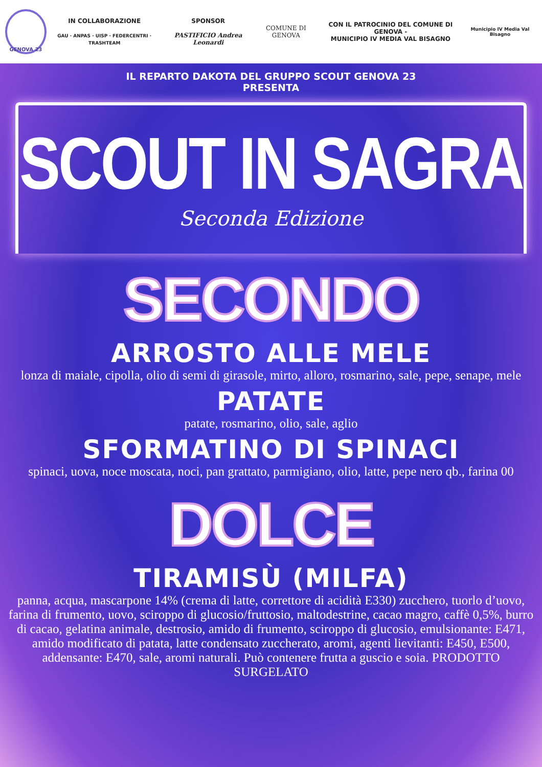GENOVA 23
IN COLLABORAZIONE
GAU · ANPAS · UISP · FEDERCENTRI · TRASHTEAM
SPONSOR
PASTIFICIO Andrea Leonardi
COMUNE DI GENOVA
CON IL PATROCINIO DEL COMUNE DI GENOVA -
MUNICIPIO IV MEDIA VAL BISAGNO
Municipio IV Media Val Bisagno
IL REPARTO DAKOTA DEL GRUPPO SCOUT GENOVA 23
PRESENTA
SCOUT IN SAGRA
Seconda Edizione
SECONDO
ARROSTO ALLE MELE
lonza di maiale, cipolla, olio di semi di girasole, mirto, alloro, rosmarino, sale, pepe, senape, mele
PATATE
patate, rosmarino, olio, sale, aglio
SFORMATINO DI SPINACI
spinaci, uova, noce moscata, noci, pan grattato, parmigiano, olio, latte, pepe nero qb., farina 00
DOLCE
TIRAMISÙ (MILFA)
panna, acqua, mascarpone 14% (crema di latte, correttore di acidità E330) zucchero, tuorlo d’uovo, farina di frumento, uovo, sciroppo di glucosio/fruttosio, maltodestrine, cacao magro, caffè 0,5%, burro di cacao, gelatina animale, destrosio, amido di frumento, sciroppo di glucosio, emulsionante: E471, amido modificato di patata, latte condensato zuccherato, aromi, agenti lievitanti: E450, E500, addensante: E470, sale, aromi naturali. Può contenere frutta a guscio e soia. PRODOTTO SURGELATO